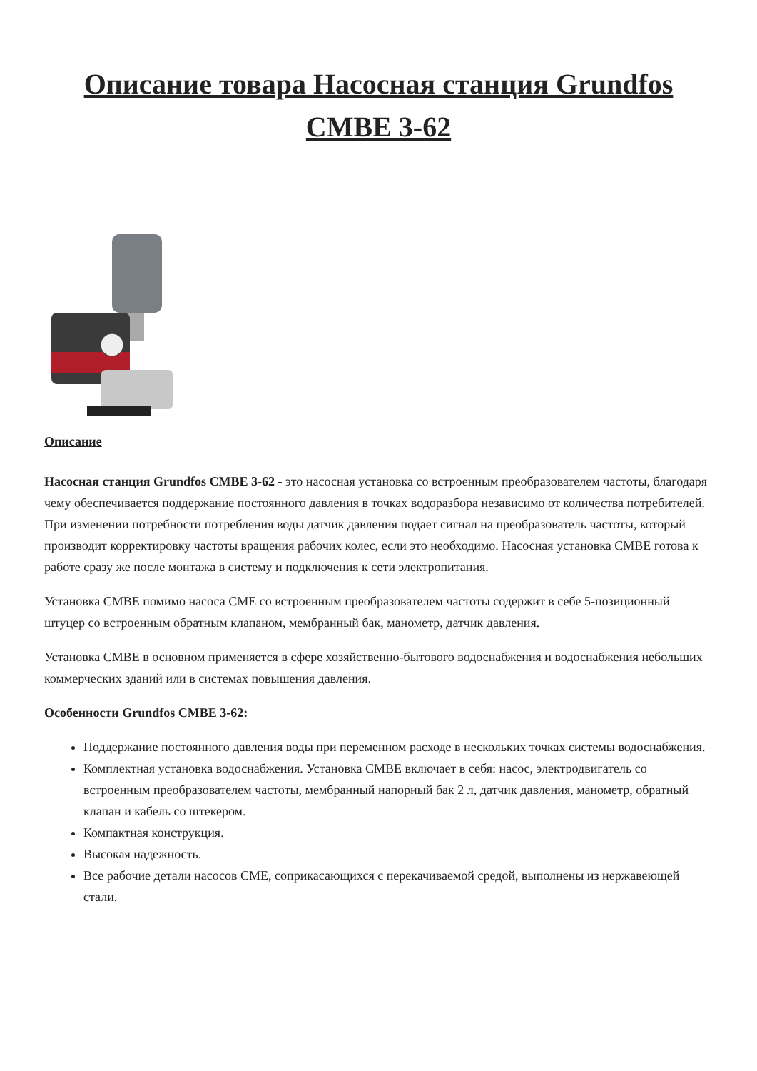Описание товара Насосная станция Grundfos CMBE 3-62
Описание
Насосная станция Grundfos CMBE 3-62 - это насосная установка со встроенным преобразователем частоты, благодаря чему обеспечивается поддержание постоянного давления в точках водоразбора независимо от количества потребителей. При изменении потребности потребления воды датчик давления подает сигнал на преобразователь частоты, который производит корректировку частоты вращения рабочих колес, если это необходимо. Насосная установка CMBE готова к работе сразу же после монтажа в систему и подключения к сети электропитания.
Установка CMBE помимо насоса CME со встроенным преобразователем частоты содержит в себе 5-позиционный штуцер со встроенным обратным клапаном, мембранный бак, манометр, датчик давления.
Установка CMBE в основном применяется в сфере хозяйственно-бытового водоснабжения и водоснабжения небольших коммерческих зданий или в системах повышения давления.
Особенности Grundfos CMBE 3-62:
Поддержание постоянного давления воды при переменном расходе в нескольких точках системы водоснабжения.
Комплектная установка водоснабжения. Установка CMBE включает в себя: насос, электродвигатель со встроенным преобразователем частоты, мембранный напорный бак 2 л, датчик давления, манометр, обратный клапан и кабель со штекером.
Компактная конструкция.
Высокая надежность.
Все рабочие детали насосов CME, соприкасающихся с перекачиваемой средой, выполнены из нержавеющей стали.